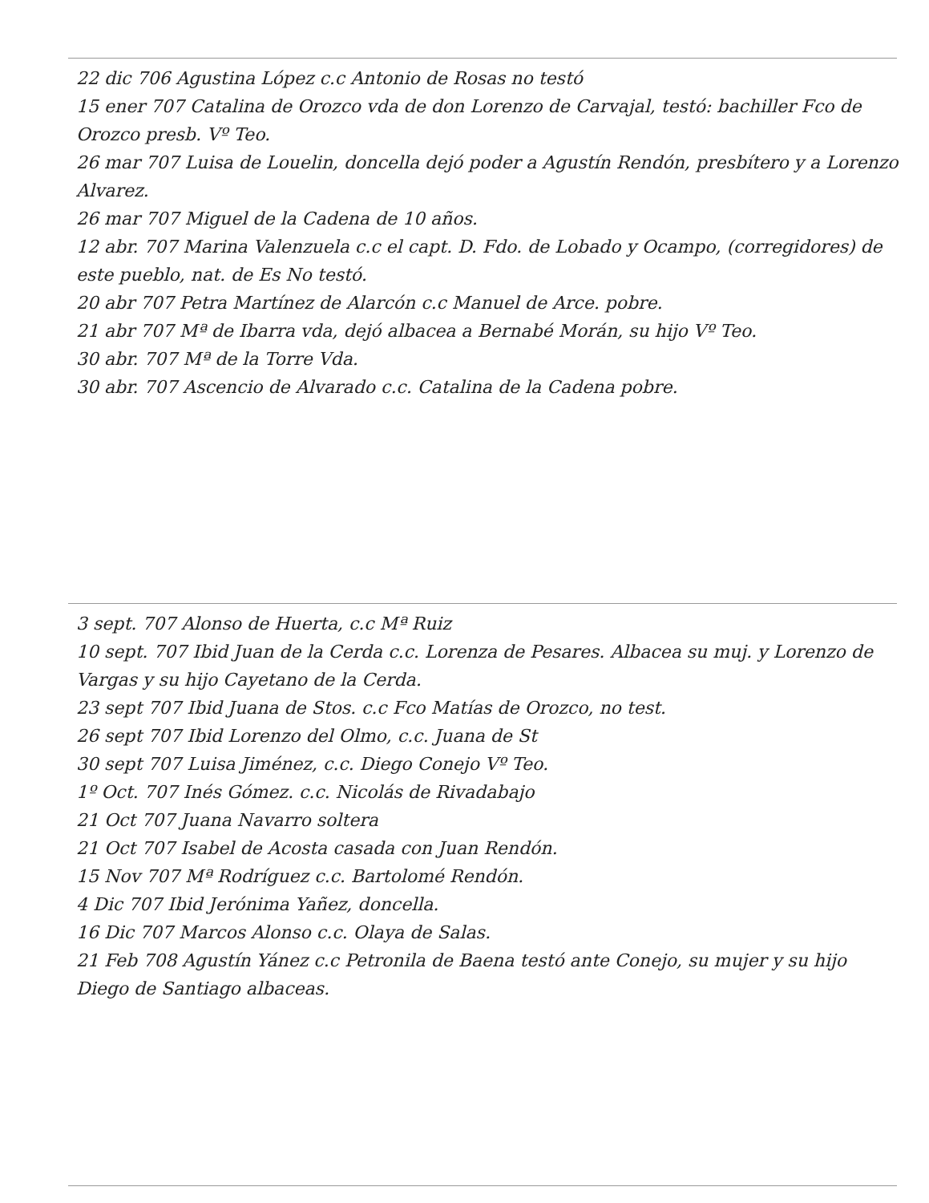22 dic 706 Agustina López c.c Antonio de Rosas no testó
15 ener 707 Catalina de Orozco vda de don Lorenzo de Carvajal, testó: bachiller Fco de Orozco presb. Vº Teo.
26 mar 707 Luisa de Louelin, doncella dejó poder a Agustín Rendón, presbítero y a Lorenzo Alvarez.
26 mar 707 Miguel de la Cadena de 10 años.
12 abr. 707 Marina Valenzuela c.c el capt. D. Fdo. de Lobado y Ocampo, (corregidores) de este pueblo, nat. de Es No testó.
20 abr 707 Petra Martínez de Alarcón c.c Manuel de Arce. pobre.
21 abr 707 Mª de Ibarra vda, dejó albacea a Bernabé Morán, su hijo Vº Teo.
30 abr. 707 Mª de la Torre Vda.
30 abr. 707 Ascencio de Alvarado c.c. Catalina de la Cadena pobre.
3 sept. 707 Alonso de Huerta, c.c Mª Ruiz
10 sept. 707 Ibid Juan de la Cerda c.c. Lorenza de Pesares. Albacea su muj. y Lorenzo de Vargas y su hijo Cayetano de la Cerda.
23 sept 707 Ibid Juana de Stos. c.c Fco Matías de Orozco, no test.
26 sept 707 Ibid Lorenzo del Olmo, c.c. Juana de St
30 sept 707 Luisa Jiménez, c.c. Diego Conejo Vº Teo.
1º Oct. 707 Inés Gómez. c.c. Nicolás de Rivadabajo
21 Oct 707 Juana Navarro soltera
21 Oct 707 Isabel de Acosta casada con Juan Rendón.
15 Nov 707 Mª Rodríguez c.c. Bartolomé Rendón.
4 Dic 707 Ibid Jerónima Yañez, doncella.
16 Dic 707 Marcos Alonso c.c. Olaya de Salas.
21 Feb 708 Agustín Yánez c.c Petronila de Baena testó ante Conejo, su mujer y su hijo Diego de Santiago albaceas.